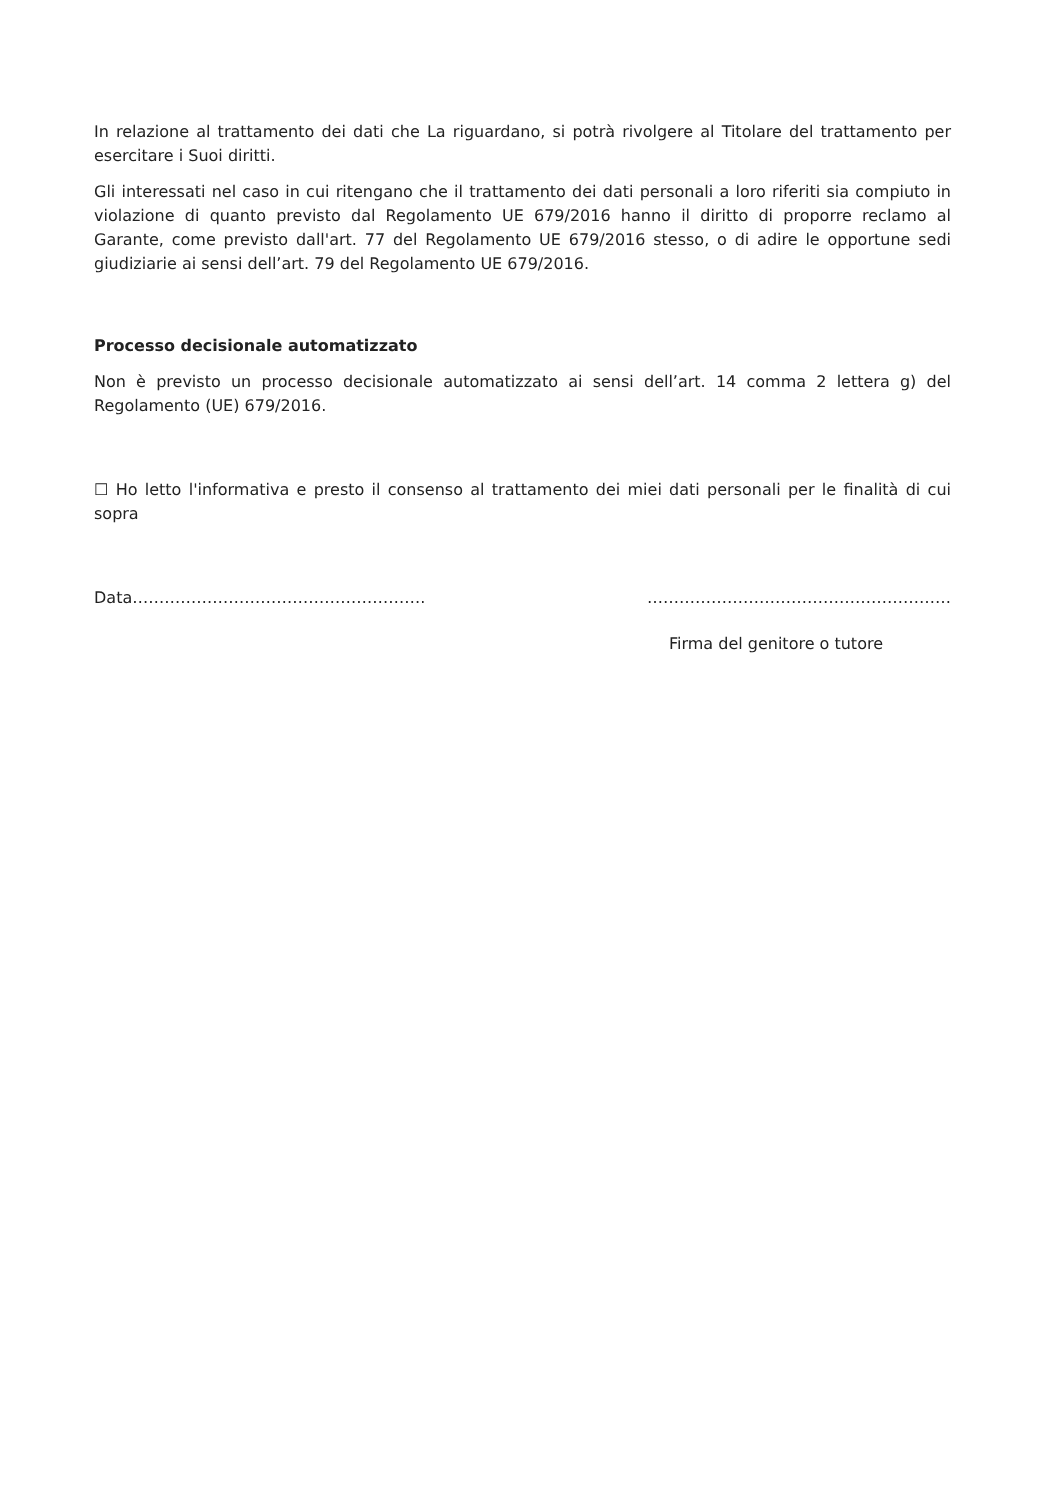In relazione al trattamento dei dati che La riguardano, si potrà rivolgere al Titolare del trattamento per esercitare i Suoi diritti.
Gli interessati nel caso in cui ritengano che il trattamento dei dati personali a loro riferiti sia compiuto in violazione di quanto previsto dal Regolamento UE 679/2016 hanno il diritto di proporre reclamo al Garante, come previsto dall'art. 77 del Regolamento UE 679/2016 stesso, o di adire le opportune sedi giudiziarie ai sensi dell’art. 79 del Regolamento UE 679/2016.
Processo decisionale automatizzato
Non è previsto un processo decisionale automatizzato ai sensi dell’art. 14 comma 2 lettera g) del Regolamento (UE) 679/2016.
☐ Ho letto l'informativa e presto il consenso al trattamento dei miei dati personali per le finalità di cui sopra
Data………………………………………………. …………………………………………………
Firma del genitore o tutore